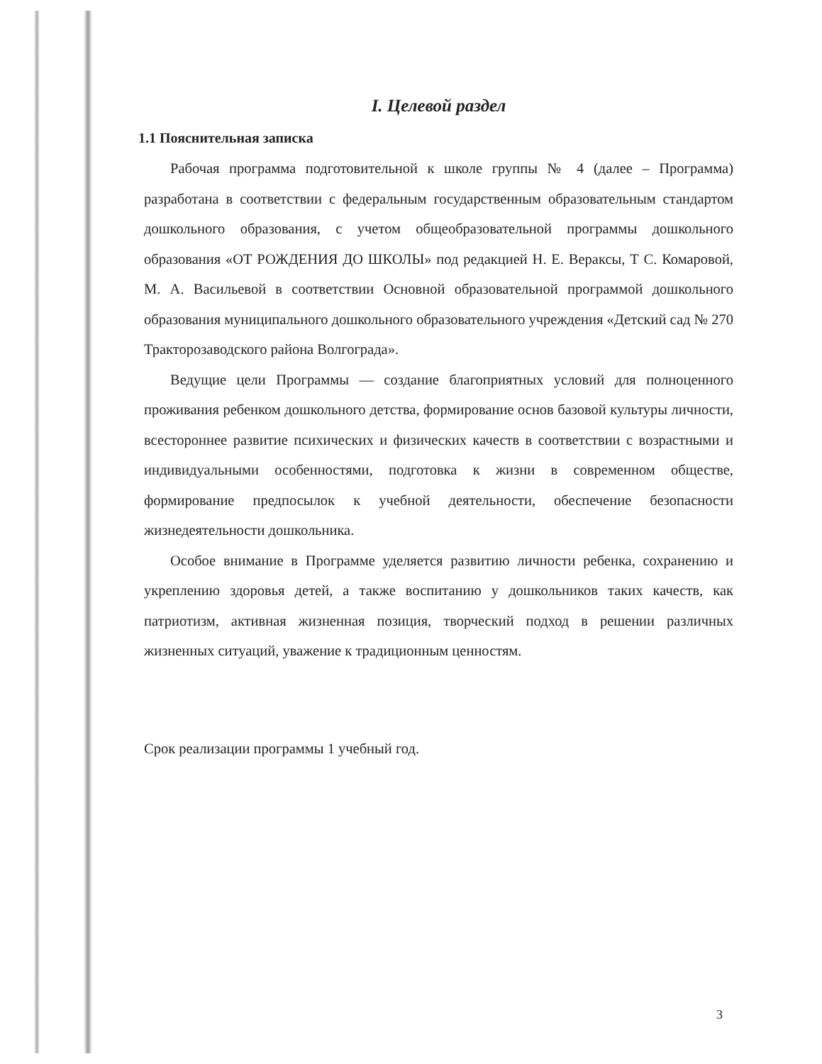I. Целевой раздел
1.1 Пояснительная записка
Рабочая программа подготовительной к школе группы № 4 (далее – Программа) разработана в соответствии с федеральным государственным образовательным стандартом дошкольного образования, с учетом общеобразовательной программы дошкольного образования «ОТ РОЖДЕНИЯ ДО ШКОЛЫ» под редакцией Н. Е. Вераксы, Т С. Комаровой, М. А. Васильевой в соответствии Основной образовательной программой дошкольного образования муниципального дошкольного образовательного учреждения «Детский сад № 270 Тракторозаводского района Волгограда».
Ведущие цели Программы — создание благоприятных условий для полноценного проживания ребенком дошкольного детства, формирование основ базовой культуры личности, всестороннее развитие психических и физических качеств в соответствии с возрастными и индивидуальными особенностями, подготовка к жизни в современном обществе, формирование предпосылок к учебной деятельности, обеспечение безопасности жизнедеятельности дошкольника.
Особое внимание в Программе уделяется развитию личности ребенка, сохранению и укреплению здоровья детей, а также воспитанию у дошкольников таких качеств, как патриотизм, активная жизненная позиция, творческий подход в решении различных жизненных ситуаций, уважение к традиционным ценностям.
Срок реализации программы 1 учебный год.
3